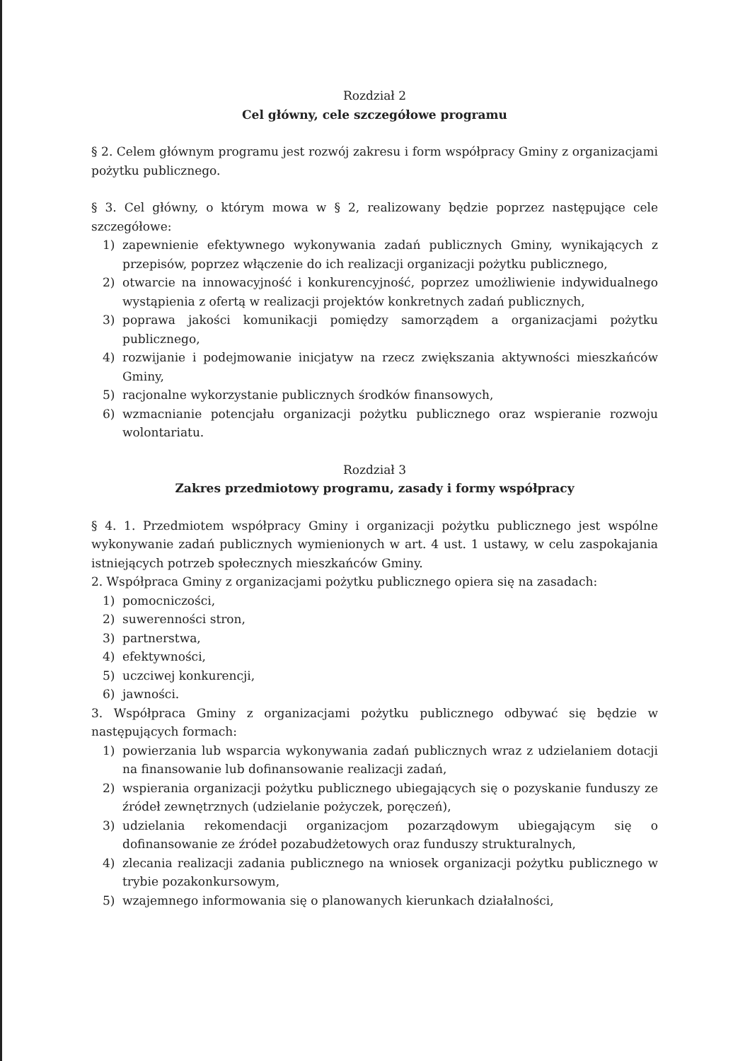Rozdział 2
Cel główny, cele szczegółowe programu
§ 2. Celem głównym programu jest rozwój zakresu i form współpracy Gminy z organizacjami pożytku publicznego.
§ 3. Cel główny, o którym mowa w § 2, realizowany będzie poprzez następujące cele szczegółowe:
1) zapewnienie efektywnego wykonywania zadań publicznych Gminy, wynikających z przepisów, poprzez włączenie do ich realizacji organizacji pożytku publicznego,
2) otwarcie na innowacyjność i konkurencyjność, poprzez umożliwienie indywidualnego wystąpienia z ofertą w realizacji projektów konkretnych zadań publicznych,
3) poprawa jakości komunikacji pomiędzy samorządem a organizacjami pożytku publicznego,
4) rozwijanie i podejmowanie inicjatyw na rzecz zwiększania aktywności mieszkańców Gminy,
5) racjonalne wykorzystanie publicznych środków finansowych,
6) wzmacnianie potencjału organizacji pożytku publicznego oraz wspieranie rozwoju wolontariatu.
Rozdział 3
Zakres przedmiotowy programu, zasady i formy współpracy
§ 4. 1. Przedmiotem współpracy Gminy i organizacji pożytku publicznego jest wspólne wykonywanie zadań publicznych wymienionych w art. 4 ust. 1 ustawy, w celu zaspokajania istniejących potrzeb społecznych mieszkańców Gminy.
2. Współpraca Gminy z organizacjami pożytku publicznego opiera się na zasadach:
1) pomocniczości,
2) suwerenności stron,
3) partnerstwa,
4) efektywności,
5) uczciwej konkurencji,
6) jawności.
3. Współpraca Gminy z organizacjami pożytku publicznego odbywać się będzie w następujących formach:
1) powierzania lub wsparcia wykonywania zadań publicznych wraz z udzielaniem dotacji na finansowanie lub dofinansowanie realizacji zadań,
2) wspierania organizacji pożytku publicznego ubiegających się o pozyskanie funduszy ze źródeł zewnętrznych (udzielanie pożyczek, poręczeń),
3) udzielania rekomendacji organizacjom pozarządowym ubiegającym się o dofinansowanie ze źródeł pozabudżetowych oraz funduszy strukturalnych,
4) zlecania realizacji zadania publicznego na wniosek organizacji pożytku publicznego w trybie pozakonkursowym,
5) wzajemnego informowania się o planowanych kierunkach działalności,